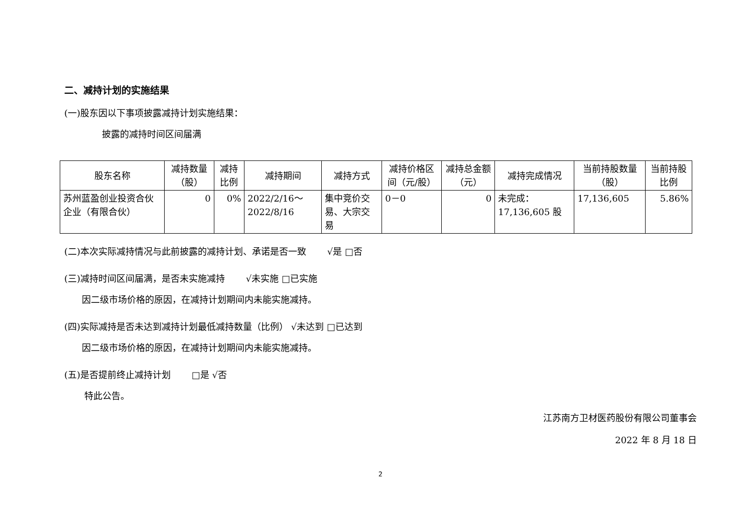二、减持计划的实施结果
(一)股东因以下事项披露减持计划实施结果：
披露的减持时间区间届满
| 股东名称 | 减持数量（股） | 减持比例 | 减持期间 | 减持方式 | 减持价格区间（元/股） | 减持总金额（元） | 减持完成情况 | 当前持股数量（股） | 当前持股比例 |
| --- | --- | --- | --- | --- | --- | --- | --- | --- | --- |
| 苏州蓝盈创业投资合伙企业（有限合伙） | 0 | 0% | 2022/2/16～2022/8/16 | 集中竞价交易、大宗交易 | 0－0 | 0 | 未完成：17,136,605 股 | 17,136,605 | 5.86% |
(二)本次实际减持情况与此前披露的减持计划、承诺是否一致　　 √是 □否
(三)减持时间区间届满，是否未实施减持　　 √未实施 □已实施
因二级市场价格的原因，在减持计划期间内未能实施减持。
(四)实际减持是否未达到减持计划最低减持数量（比例） √未达到 □已达到
因二级市场价格的原因，在减持计划期间内未能实施减持。
(五)是否提前终止减持计划　　 □是 √否
特此公告。
江苏南方卫材医药股份有限公司董事会
2022 年 8 月 18 日
2